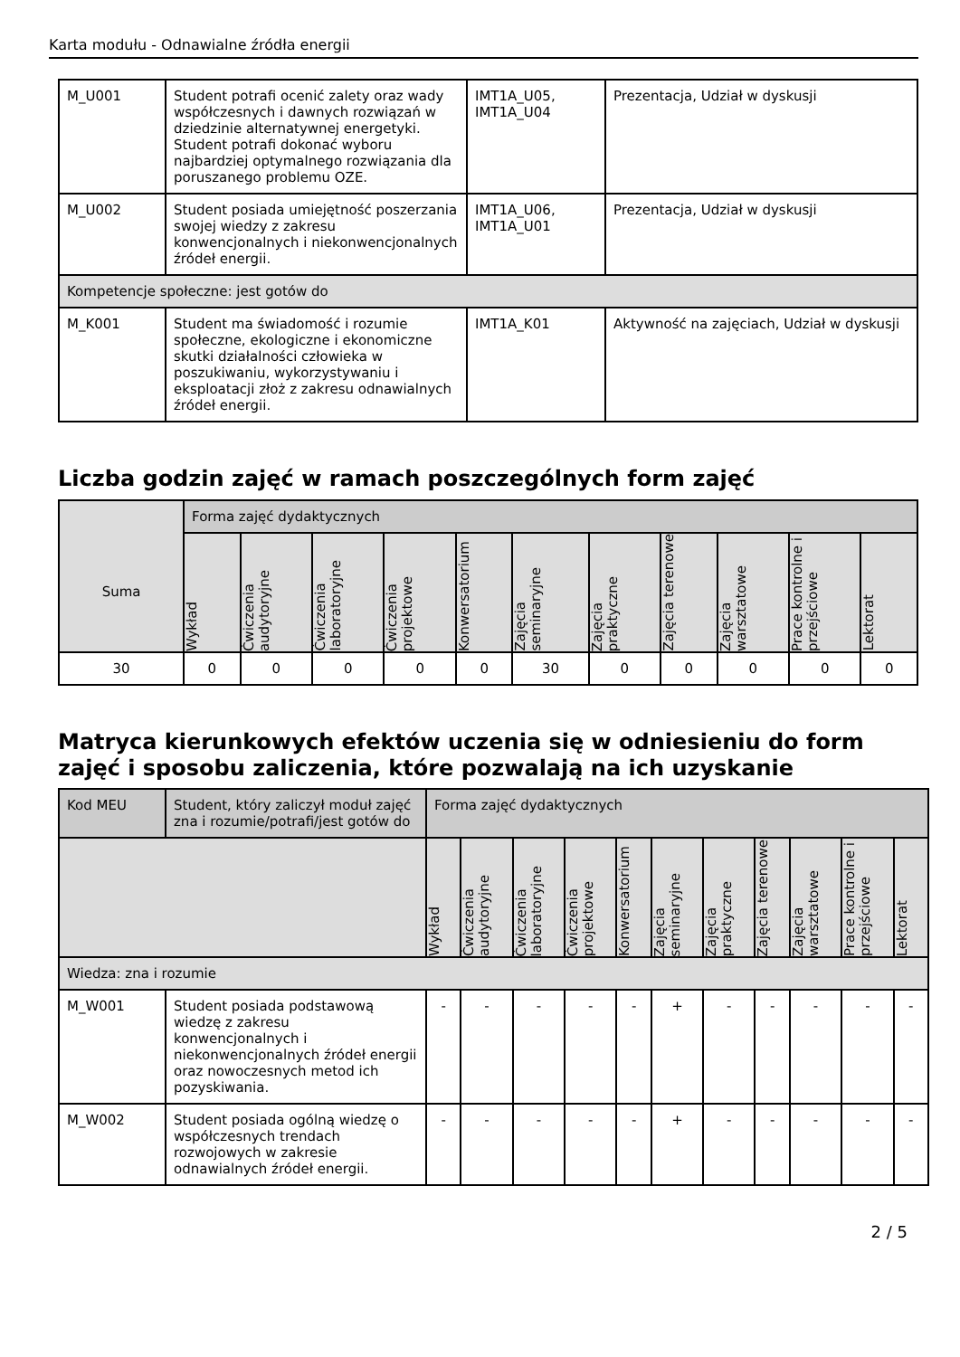Karta modułu - Odnawialne źródła energii
| M_U001 | Student potrafi ocenić zalety oraz wady współczesnych i dawnych rozwiązań w dziedzinie alternatywnej energetyki. Student potrafi dokonać wyboru najbardziej optymalnego rozwiązania dla poruszanego problemu OZE. | IMT1A_U05, IMT1A_U04 | Prezentacja, Udział w dyskusji |
| M_U002 | Student posiada umiejętność poszerzania swojej wiedzy z zakresu konwencjonalnych i niekonwencjonalnych źródeł energii. | IMT1A_U06, IMT1A_U01 | Prezentacja, Udział w dyskusji |
| Kompetencje społeczne: jest gotów do | | | |
| M_K001 | Student ma świadomość i rozumie społeczne, ekologiczne i ekonomiczne skutki działalności człowieka w poszukiwaniu, wykorzystywaniu i eksploatacji złoż z zakresu odnawialnych źródeł energii. | IMT1A_K01 | Aktywność na zajęciach, Udział w dyskusji |
Liczba godzin zajęć w ramach poszczególnych form zajęć
| | Forma zajęć dydaktycznych | | | | | | | | | | |
| Suma | Wykład | Ćwiczenia audytoryjne | Ćwiczenia laboratoryjne | Ćwiczenia projektowe | Konwersatorium | Zajęcia seminaryjne | Zajęcia praktyczne | Zajęcia terenowe | Zajęcia warsztatowe | Prace kontrolne i przejściowe | Lektorat |
| 30 | 0 | 0 | 0 | 0 | 0 | 30 | 0 | 0 | 0 | 0 | 0 |
Matryca kierunkowych efektów uczenia się w odniesieniu do form zajęć i sposobu zaliczenia, które pozwalają na ich uzyskanie
| Kod MEU | Student, który zaliczył moduł zajęć zna i rozumie/potrafi/jest gotów do | Forma zajęć dydaktycznych | | | | | | | | | | |
| | | Wykład | Ćwiczenia audytoryjne | Ćwiczenia laboratoryjne | Ćwiczenia projektowe | Konwersatorium | Zajęcia seminaryjne | Zajęcia praktyczne | Zajęcia terenowe | Zajęcia warsztatowe | Prace kontrolne i przejściowe | Lektorat |
| Wiedza: zna i rozumie | | | | | | | | | | | | |
| M_W001 | Student posiada podstawową wiedzę z zakresu konwencjonalnych i niekonwencjonalnych źródeł energii oraz nowoczesnych metod ich pozyskiwania. | - | - | - | - | - | + | - | - | - | - | - |
| M_W002 | Student posiada ogólną wiedzę o współczesnych trendach rozwojowych w zakresie odnawialnych źródeł energii. | - | - | - | - | - | + | - | - | - | - | - |
2 / 5